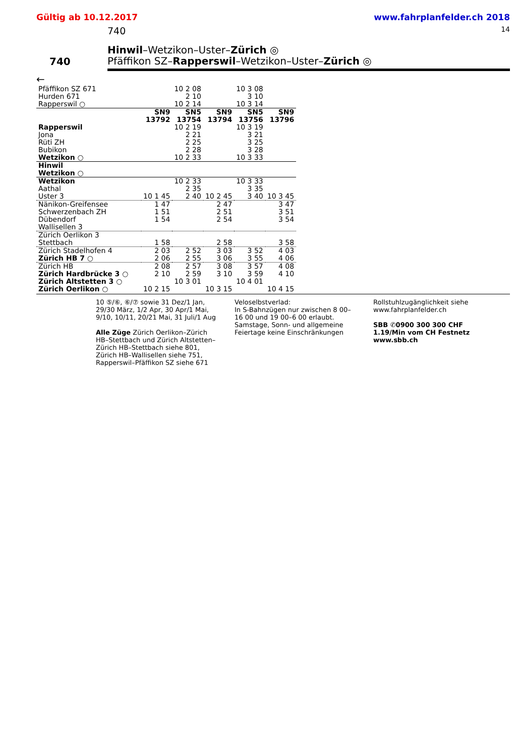Gültig ab 10.12.2017 www.fahrplanfelder.ch 2018
740 14
740
Hinwil–Wetzikon–Uster–Zürich ◎
Pfäffikon SZ–Rapperswil–Wetzikon–Uster–Zürich ◎
←
| Pfäffikon SZ 671 | | 10 2 08 | | 10 3 08 | |
| Hurden 671 | | 2 10 | | 3 10 | |
| Rapperswil ○ | | 10 2 14 | | 10 3 14 | |
| | SN9 13792 | SN5 13754 | SN9 13794 | SN5 13756 | SN9 13796 |
| Rapperswil | | 10 2 19 | | 10 3 19 | |
| Jona | | 2 21 | | 3 21 | |
| Rüti ZH | | 2 25 | | 3 25 | |
| Bubikon | | 2 28 | | 3 28 | |
| Wetzikon ○ | | 10 2 33 | | 10 3 33 | |
| Hinwil | | | | | |
| Wetzikon ○ | | | | | |
| Wetzikon | | 10 2 33 | | 10 3 33 | |
| Aathal | | 2 35 | | 3 35 | |
| Uster 3 | 10 1 45 | 2 40 | 10 2 45 | 3 40 | 10 3 45 |
| Nänikon-Greifensee | 1 47 | | 2 47 | | 3 47 |
| Schwerzenbach ZH | 1 51 | | 2 51 | | 3 51 |
| Dübendorf | 1 54 | | 2 54 | | 3 54 |
| Wallisellen 3 | | | | | |
| Zürich Oerlikon 3 | | | | | |
| Stettbach | 1 58 | | 2 58 | | 3 58 |
| Zürich Stadelhofen 4 | 2 03 | 2 52 | 3 03 | 3 52 | 4 03 |
| Zürich HB 7 ○ | 2 06 | 2 55 | 3 06 | 3 55 | 4 06 |
| Zürich HB | 2 08 | 2 57 | 3 08 | 3 57 | 4 08 |
| Zürich Hardbrücke 3 ○ | 2 10 | 2 59 | 3 10 | 3 59 | 4 10 |
| Zürich Altstetten 3 ○ | | 10 3 01 | | 10 4 01 | |
| Zürich Oerlikon ○ | 10 2 15 | | 10 3 15 | | 10 4 15 |
10 ⑤/⑥, ⑥/⑦ sowie 31 Dez/1 Jan, 29/30 März, 1/2 Apr, 30 Apr/1 Mai, 9/10, 10/11, 20/21 Mai, 31 Juli/1 Aug
Alle Züge Zürich Oerlikon–Zürich HB–Stettbach und Zürich Altstetten–Zürich HB–Stettbach siehe 801, Zürich HB–Wallisellen siehe 751, Rapperswil–Pfäffikon SZ siehe 671
Veloselbstverlad:
In S-Bahnzügen nur zwischen 8 00–16 00 und 19 00–6 00 erlaubt. Samstage, Sonn- und allgemeine Feiertage keine Einschränkungen
Rollstuhlzugänglichkeit siehe www.fahrplanfelder.ch
SBB ✆0900 300 300 CHF 1.19/Min vom CH Festnetz www.sbb.ch